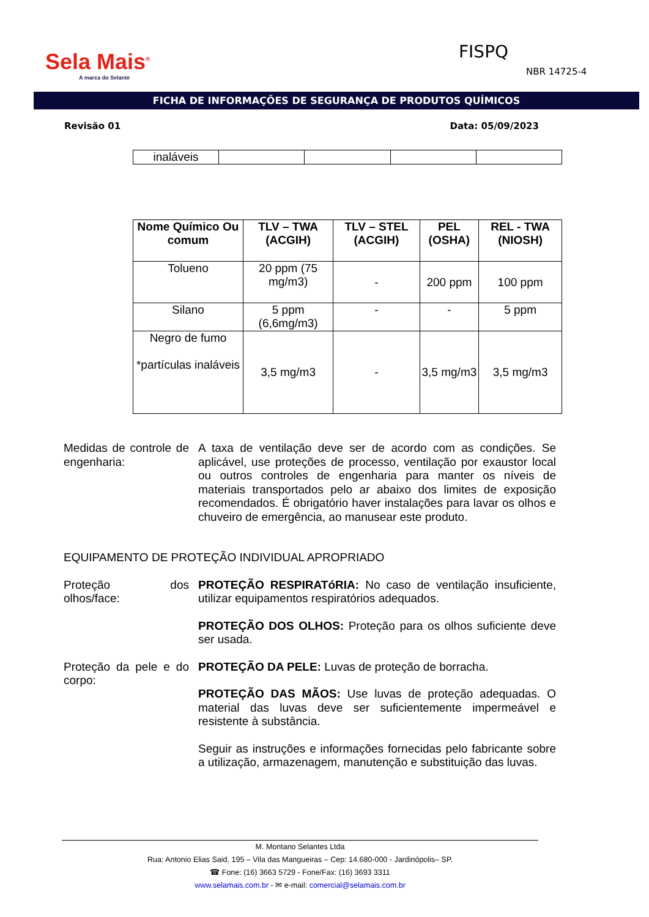Sela Mais<sup>®</sup>
A marca do Selante
FISPQ
NBR 14725-4
FICHA DE INFORMAÇÕES DE SEGURANÇA DE PRODUTOS QUÍMICOS
Revisão 01 Data: 05/09/2023
| inaláveis | | | | |
| Nome Químico Ou comum | TLV – TWA (ACGIH) | TLV – STEL (ACGIH) | PEL (OSHA) | REL - TWA (NIOSH) |
| --- | --- | --- | --- | --- |
| Tolueno | 20 ppm (75 mg/m3) | - | 200 ppm | 100 ppm |
| Silano | 5 ppm (6,6mg/m3) | - | - | 5 ppm |
| Negro de fumo *partículas inaláveis | 3,5 mg/m3 | - | 3,5 mg/m3 | 3,5 mg/m3 |
Medidas de controle de engenharia:
A taxa de ventilação deve ser de acordo com as condições. Se aplicável, use proteções de processo, ventilação por exaustor local ou outros controles de engenharia para manter os níveis de materiais transportados pelo ar abaixo dos limites de exposição recomendados. É obrigatório haver instalações para lavar os olhos e chuveiro de emergência, ao manusear este produto.
EQUIPAMENTO DE PROTEÇÃO INDIVIDUAL APROPRIADO
Proteção dos olhos/face:
PROTEÇÃO RESPIRATóRIA: No caso de ventilação insuficiente, utilizar equipamentos respiratórios adequados.
PROTEÇÃO DOS OLHOS: Proteção para os olhos suficiente deve ser usada.
Proteção da pele e do corpo:
PROTEÇÃO DA PELE: Luvas de proteção de borracha.
PROTEÇÃO DAS MÃOS: Use luvas de proteção adequadas. O material das luvas deve ser suficientemente impermeável e resistente à substância.
Seguir as instruções e informações fornecidas pelo fabricante sobre a utilização, armazenagem, manutenção e substituição das luvas.
M. Montano Selantes Ltda
Rua: Antonio Elias Said, 195 – Vila das Mangueiras – Cep: 14.680-000 - Jardinópolis– SP.
☎ Fone: (16) 3663 5729 - Fone/Fax: (16) 3693 3311
www.selamais.com.br - ✉ e-mail: comercial@selamais.com.br